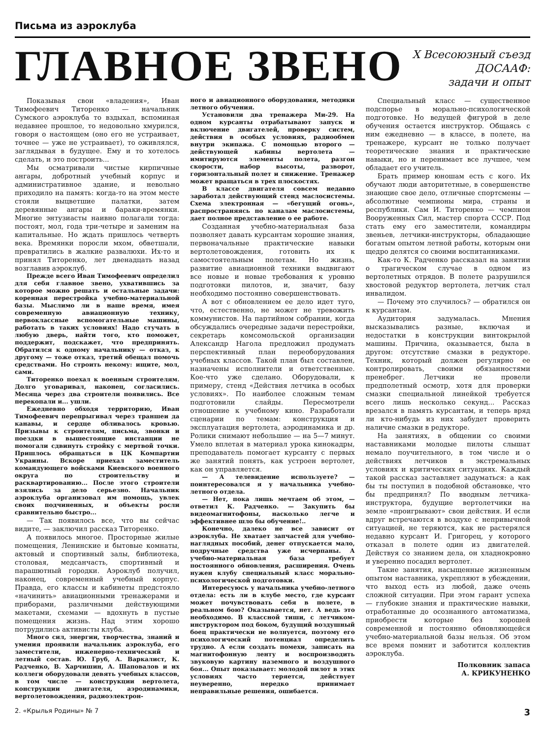Письма из аэроклуба
ГЛАВНОЕ ЗВЕНО
X Всесоюзный съезд
ДОСААФ:
задачи и опыт
Показывая свои «владения», Иван Тимофеевич Титоренко — начальник Сумского аэроклуба то вздыхал, вспоминая недавнее прошлое, то недовольно хмурился, говоря о настоящем (оно его не устраивает, точнее — уже не устраивает), то оживлялся, заглядывая в будущее. Ему и то хотелось сделать, и это построить...
Мы осматривали чистые кирпичные ангары, добротный учебный корпус и административное здание, и невольно приходило на память: когда-то на этом месте стояли выцветшие палатки, затем деревянные ангары и бараки-времянки. Многие энтузиасты наивно полагали тогда: постоят, мол, года три-четыре и заменим на капитальные. Но ждать пришлось четверть века. Времянки поросли мхом, обветшали, превратились в жалкие развалюхи. Их-то и принял Титоренко, лет двенадцать назад возглавив аэроклуб.
Прежде всего Иван Тимофеевич определил для себя главное звено, ухватившись за которое можно решать и остальные задачи: коренная перестройка учебно-материальной базы. Мыслимо ли в наше время, имея современную авиационную технику, первоклассные вспомогательные машины, работать в таких условиях! Надо стучать в любую дверь, найти того, кто поможет, поддержит, подскажет, что предпринять. Обратился к одному начальнику — отказ, к другому — тоже отказ, третий обещал помочь средствами. Но строить некому: ищите, мол, сами.
Титоренко поехал к военным строителям. Долго уговаривал, наконец, согласились. Месяца через два строители появились. Все перекопали и... ушли.
Ежедневно обходя территорию, Иван Тимофеевич перепрыгивал через траншеи да канавы, и сердце обливалось кровью. Призывы к строителям, письма, звонки и поездки в вышестоящие инстанции не помогали сдвинуть стройку с мертвой точки. Пришлось обращаться в ЦК Компартии Украины. Вскоре приехал заместитель командующего войсками Киевского военного округа по строительству и расквартированию... После этого строители взялись за дело серьезно. Начальник аэроклуба организовал им помощь, увлек своих подчиненных, и объекты росли сравнительно быстро...
— Так появилось все, что вы сейчас видите, — заключил рассказ Титоренко.
А появилось многое. Просторные жилые помещения, Ленинские и бытовые комнаты, актовый и спортивный залы, библиотека, столовая, медсанчасть, спортивный и парашютный городки. Аэроклуб получил, наконец, современный учебный корпус. Правда, его классы и кабинеты предстояло «начинить» авиационными тренажерами и приборами, различными действующими макетами, схемами — вдохнуть в пустые помещения жизнь. Над этим хорошо потрудились активисты клуба.
Много сил, энергии, творчества, знаний и умения проявили начальник аэроклуба, его заместители, инженерно-технический и летный состав. Ю. Груб, А. Варкалист, К. Радченко, В. Харчишин, А. Шаповалов и их коллеги оборудовали девять учебных классов, в том числе — конструкции вертолета, конструкции двигателя, аэродинамики, вертолетовождения, радиоэлектрон-
ного и авиационного оборудования, методики летного обучения.
Установили два тренажера Ми-29. На одном курсанты отрабатывают запуск и включение двигателей, проверку систем, действия в особых условиях, радиообмен внутри экипажа. С помощью второго — действующей кабины вертолета — имитируются элементы полета, разгон скорости, набор высоты, разворот, горизонтальный полет и снижение. Тренажер может вращаться в трех плоскостях.
В классе двигателя совсем недавно заработал действующий стенд маслосистемы. Схема электронная — «бегущий огонь», распространяясь по каналам маслосистемы, дает полное представление о ее работе.
Созданная учебно-материальная база позволяет давать курсантам хорошие знания, первоначальные практические навыки вертолетовождения, готовить их к самостоятельным полетам. Но жизнь, развитие авиационной техники выдвигают все новые и новые требования к уровню подготовки пилотов, и, значит, базу необходимо постоянно совершенствовать.
А вот с обновлением ее дело идет туго, что, естественно, не может не тревожить коммунистов. На партийном собрании, когда обсуждались очередные задачи перестройки, секретарь комсомольской организации Александр Нагола предложил продумать перспективный план переоборудования учебных классов. Такой план был составлен, назначены исполнители и ответственные. Кое-что уже сделано. Оборудовали, к примеру, стенд «Действия летчика в особых условиях». По наиболее сложным темам подготовили слайды. Пересмотрели отношение к учебному кино. Разработали сценарии по темам: конструкция и эксплуатация вертолета, аэродинамика и др. Ролики снимают небольшие — на 5—7 минут. Умело вплетая в материал урока кинокадры, преподаватель помогает курсанту с первых же занятий понять, как устроен вертолет, как он управляется.
— А телевидение используете? — поинтересовался я у начальника учебно-летного отдела.
— Нет, пока лишь мечтаем об этом, — ответил К. Радченко. — Закупить бы видеомагнитофоны, насколько легче и эффективнее шло бы обучение!..
Конечно, далеко не все зависит от аэроклуба. Не хватает запчастей для учебно-наглядных пособий, денег отпускается мало, подручные средства уже исчерпаны. А учебно-материальная база требует постоянного обновления, расширения. Очень нужен клубу специальный класс морально-психологической подготовки.
Интересуюсь у начальника учебно-летного отдела: есть ли в клубе место, где курсант может почувствовать себя в полете, в реальном бою? Оказывается, нет. А ведь это необходимо. В классной тиши, с летчиком-инструктором под боком, будущий воздушный боец практически не волнуется, поэтому его психологический потенциал определить трудно. А если создать помехи, записать на магнитофонную ленту и воспроизводить звуковую картину наземного и воздушного боя... Опыт показывает: молодой пилот в этих условиях часто теряется, действует неуверенно, нередко принимает неправильные решения, ошибается.
Специальный класс — существенное подспорье в морально-психологической подготовке. Но ведущей фигурой в деле обучения остается инструктор. Общаясь с ним ежедневно — в классе, в полете, на тренажере, курсант не только получает теоретические знания и практические навыки, но и перенимает все лучшее, чем обладает его учитель.
Брать пример юношам есть с кого. Их обучают люди авторитетные, в совершенстве знающие свое дело, отличные спортсмены — абсолютные чемпионы мира, страны и республики. Сам И. Титоренко — чемпион Вооруженных Сил, мастер спорта СССР. Под стать ему его заместители, командиры звеньев, летчики-инструкторы, обладающие богатым опытом летной работы, которым они щедро делятся со своими воспитанниками.
Как-то К. Радченко рассказал на занятии о трагическом случае в одном из вертолетных отрядов. В полете разрушился хвостовой редуктор вертолета, летчик стал инвалидом.
— Почему это случилось? — обратился он к курсантам.
Аудитория задумалась. Мнения высказывались разные, включая и недостатки в конструкции винтокрылой машины. Причина, оказывается, была в другом: отсутствие смазки в редукторе. Техник, который должен регулярно ее контролировать, своими обязанностями пренебрег. Летчики не провели предполетный осмотр, хотя для проверки смазки специальной линейкой требуется всего лишь несколько секунд... Рассказ врезался в память курсантам, и теперь вряд ли кто-нибудь из них забудет проверить наличие смазки в редукторе.
На занятиях, в общении со своими наставниками молодые пилоты слышат немало поучительного, в том числе и о действиях летчиков в экстремальных условиях и критических ситуациях. Каждый такой рассказ заставляет задуматься: а как бы ты поступил в подобной обстановке, что бы предпринял? По вводным летчика-инструктора, будущие вертолетчики на земле «проигрывают» свои действия. И если вдруг встречаются в воздухе с непривычной ситуацией, не теряются, как не растерялся недавно курсант И. Григорец, у которого отказал в полете один из двигателей. Действуя со знанием дела, он хладнокровно и уверенно посадил вертолет.
Такие занятия, насыщенные жизненным опытом наставника, укрепляют в убеждении, что выход есть из любой, даже очень сложной ситуации. При этом гарант успеха — глубокие знания и практические навыки, отработанные до осознанного автоматизма, приобрести которые без хорошей современной и постоянно обновляющейся учебно-материальной базы нельзя. Об этом все время помнит и заботится коллектив аэроклуба.
Полковник запаса
А. КРИКУНЕНКО
2. «Крылья Родины» № 7 3